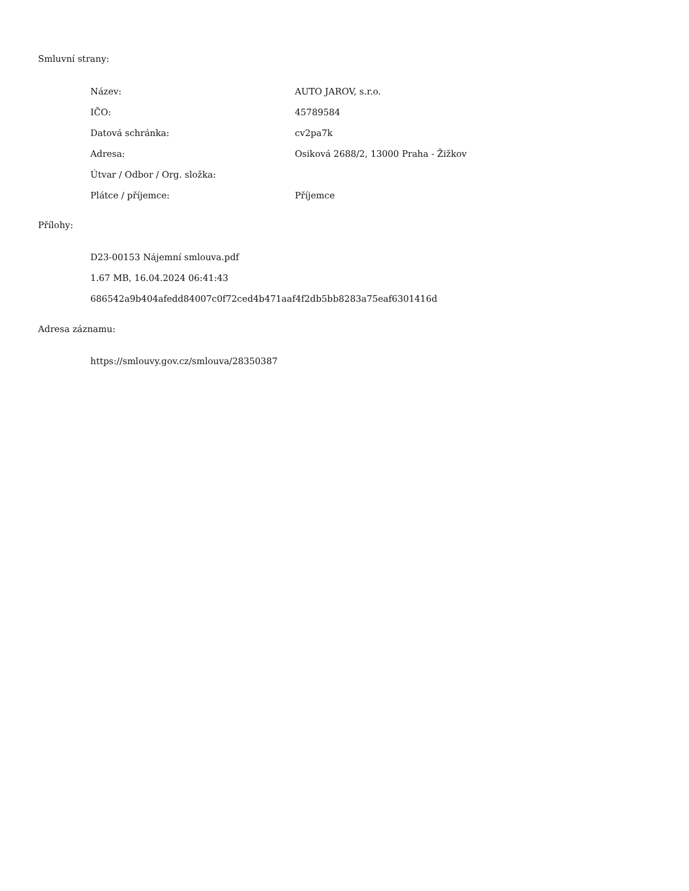Smluvní strany:
| Název: | AUTO JAROV, s.r.o. |
| IČO: | 45789584 |
| Datová schránka: | cv2pa7k |
| Adresa: | Osiková 2688/2, 13000 Praha - Žižkov |
| Útvar / Odbor / Org. složka: | |
| Plátce / příjemce: | Příjemce |
Přílohy:
D23-00153 Nájemní smlouva.pdf
1.67 MB, 16.04.2024 06:41:43
686542a9b404afedd84007c0f72ced4b471aaf4f2db5bb8283a75eaf6301416d
Adresa záznamu:
https://smlouvy.gov.cz/smlouva/28350387